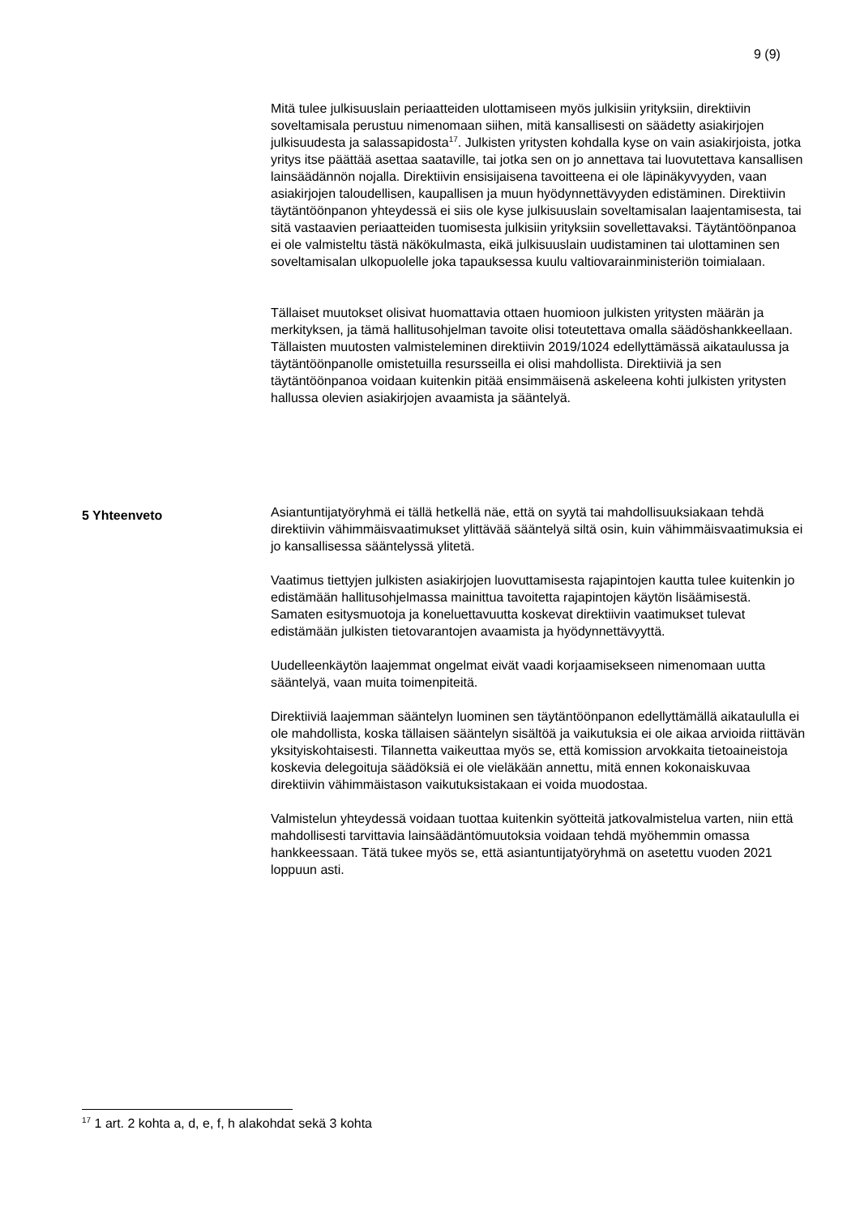9 (9)
Mitä tulee julkisuuslain periaatteiden ulottamiseen myös julkisiin yrityksiin, direktiivin soveltamisala perustuu nimenomaan siihen, mitä kansallisesti on säädetty asiakirjojen julkisuudesta ja salassapidosta<sup>17</sup>. Julkisten yritysten kohdalla kyse on vain asiakirjoista, jotka yritys itse päättää asettaa saataville, tai jotka sen on jo annettava tai luovutettava kansallisen lainsäädännön nojalla. Direktiivin ensisijaisena tavoitteena ei ole läpinäkyvyyden, vaan asiakirjojen taloudellisen, kaupallisen ja muun hyödynnettävyyden edistäminen. Direktiivin täytäntöönpanon yhteydessä ei siis ole kyse julkisuuslain soveltamisalan laajentamisesta, tai sitä vastaavien periaatteiden tuomisesta julkisiin yrityksiin sovellettavaksi. Täytäntöönpanoa ei ole valmisteltu tästä näkökulmasta, eikä julkisuuslain uudistaminen tai ulottaminen sen soveltamisalan ulkopuolelle joka tapauksessa kuulu valtiovarainministeriön toimialaan.
Tällaiset muutokset olisivat huomattavia ottaen huomioon julkisten yritysten määrän ja merkityksen, ja tämä hallitusohjelman tavoite olisi toteutettava omalla säädöshankkeellaan. Tällaisten muutosten valmisteleminen direktiivin 2019/1024 edellyttämässä aikataulussa ja täytäntöönpanolle omistetuilla resursseilla ei olisi mahdollista. Direktiiviä ja sen täytäntöönpanoa voidaan kuitenkin pitää ensimmäisenä askeleena kohti julkisten yritysten hallussa olevien asiakirjojen avaamista ja sääntelyä.
Asiantuntijatyöryhmä ei tällä hetkellä näe, että on syytä tai mahdollisuuksiakaan tehdä direktiivin vähimmäisvaatimukset ylittävää sääntelyä siltä osin, kuin vähimmäisvaatimuksia ei jo kansallisessa sääntelyssä ylitetä.
Vaatimus tiettyjen julkisten asiakirjojen luovuttamisesta rajapintojen kautta tulee kuitenkin jo edistämään hallitusohjelmassa mainittua tavoitetta rajapintojen käytön lisäämisestä. Samaten esitysmuotoja ja koneluettavuutta koskevat direktiivin vaatimukset tulevat edistämään julkisten tietovarantojen avaamista ja hyödynnettävyyttä.
Uudelleenkäytön laajemmat ongelmat eivät vaadi korjaamisekseen nimenomaan uutta sääntelyä, vaan muita toimenpiteitä.
Direktiiviä laajemman sääntelyn luominen sen täytäntöönpanon edellyttämällä aikataululla ei ole mahdollista, koska tällaisen sääntelyn sisältöä ja vaikutuksia ei ole aikaa arvioida riittävän yksityiskohtaisesti. Tilannetta vaikeuttaa myös se, että komission arvokkaita tietoaineistoja koskevia delegoituja säädöksiä ei ole vieläkään annettu, mitä ennen kokonaiskuvaa direktiivin vähimmäistason vaikutuksistakaan ei voida muodostaa.
Valmistelun yhteydessä voidaan tuottaa kuitenkin syötteitä jatkovalmistelua varten, niin että mahdollisesti tarvittavia lainsäädäntömuutoksia voidaan tehdä myöhemmin omassa hankkeessaan. Tätä tukee myös se, että asiantuntijatyöryhmä on asetettu vuoden 2021 loppuun asti.
5 Yhteenveto
<sup>17</sup> 1 art. 2 kohta a, d, e, f, h alakohdat sekä 3 kohta